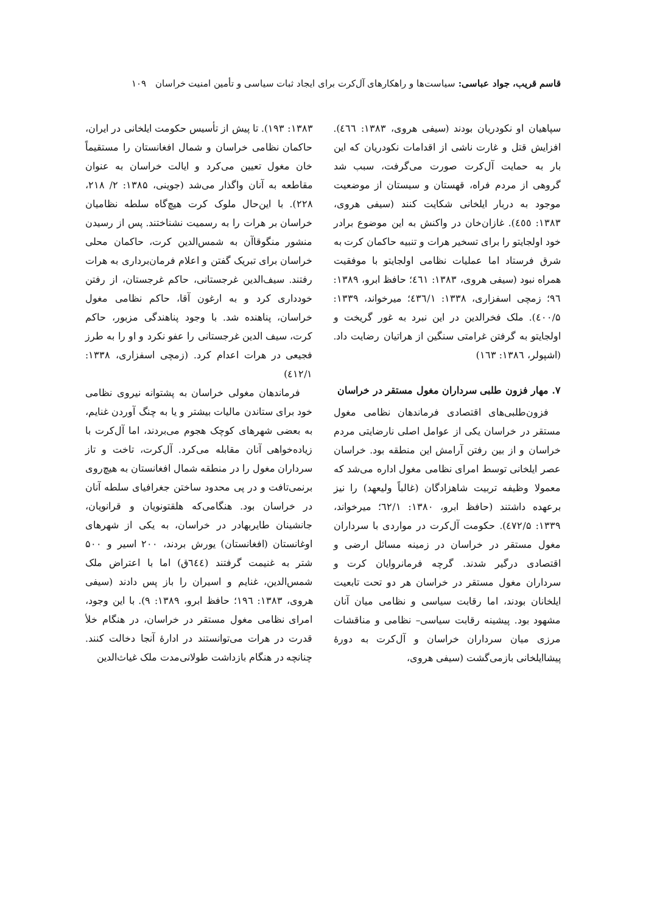قاسم قریب، جواد عباسی: سیاست‌ها و راهکارهای آل‌کرت برای ایجاد ثبات سیاسی و تأمین امنیت خراسان ۱۰۹
سپاهیان او نکودریان بودند (سیفی هروی، ۱۳۸۳: ٤٦٦). افزایش قتل و غارت ناشی از اقدامات نکودریان که این بار به حمایت آل‌کرت صورت می‌گرفت، سبب شد گروهی از مردم فراه، قهستان و سیستان از موضعیت موجود به دربار ایلخانی شکایت کنند (سیفی هروی، ۱۳۸۳: ٤٥٥). غازان‌خان در واکنش به این موضوع برادر خود اولجایتو را برای تسخیر هرات و تنبیه حاکمان کرت به شرق فرستاد اما عملیات نظامی اولجایتو با موفقیت همراه نبود (سیفی هروی، ۱۳۸۳: ٤٦١؛ حافظ ابرو، ۱۳۸۹: ۹٦؛ زمچی اسفزاری، ۱۳۳۸: ٤۳٦/۱؛ میرخواند، ۱۳۳۹: ٤۰۰/۵). ملک فخرالدین در این نبرد به غور گریخت و اولجایتو به گرفتن غرامتی سنگین از هراتیان رضایت داد. (اشپولر، ۱۳۸٦: ۱٦۳)
۷. مهار فزون طلبی سرداران مغول مستقر در خراسان
فزون‌طلبی‌های اقتصادی فرماندهان نظامی مغول مستقر در خراسان یکی از عوامل اصلی نارضایتی مردم خراسان و از بین رفتن آرامش این منطقه بود. خراسان عصر ایلخانی توسط امرای نظامی مغول اداره می‌شد که معمولا وظیفه تربیت شاهزادگان (غالباً ولیعهد) را نیز برعهده داشتند (حافظ ابرو، ۱۳۸۰: ٦۲/۱؛ میرخواند، ۱۳۳۹: ٤۷۲/۵). حکومت آل‌کرت در مواردی با سرداران مغول مستقر در خراسان در زمینه مسائل ارضی و اقتصادی درگیر شدند. گرچه فرمانروایان کرت و سرداران مغول مستقر در خراسان هر دو تحت تابعیت ایلخانان بودند، اما رقابت سیاسی و نظامی میان آنان مشهود بود. پیشینه رقابت سیاسی– نظامی و مناقشات مرزی میان سرداران خراسان و آل‌کرت به دورهٔ پیشاایلخانی بازمی‌گشت (سیفی هروی،
۱۳۸۳: ۱۹۳). تا پیش از تأسیس حکومت ایلخانی در ایران، حاکمان نظامی خراسان و شمال افغانستان را مستقیماً خان مغول تعیین می‌کرد و ایالت خراسان به عنوان مقاطعه به آنان واگذار می‌شد (جوینی، ۱۳۸۵: ۲/ ۲۱۸، ۲۲۸). با این‌حال ملوک کرت هیچ‌گاه سلطه نظامیان خراسان بر هرات را به رسمیت نشناختند. پس از رسیدن منشور منگوقاآن به شمس‌الدین کرت، حاکمان محلی خراسان برای تبریک گفتن و اعلام فرمان‌برداری به هرات رفتند. سیف‌الدین غرجستانی، حاکم غرجستان، از رفتن خودداری کرد و به ارغون آقا، حاکم نظامی مغول خراسان، پناهنده شد. با وجود پناهندگی مزبور، حاکم کرت، سیف الدین غرجستانی را عفو نکرد و او را به طرز فجیعی در هرات اعدام کرد. (زمچی اسفزاری، ۱۳۳۸: ٤۱۲/۱)
فرماندهان مغولی خراسان به پشتوانه نیروی نظامی خود برای ستاندن مالیات بیشتر و یا به چنگ آوردن غنایم، به بعضی شهرهای کوچک هجوم می‌بردند، اما آل‌کرت با زیاده‌خواهی آنان مقابله می‌کرد. آل‌کرت، تاخت و تاز سرداران مغول را در منطقه شمال افغانستان به هیچ‌روی برنمی‌تافت و در پی محدود ساختن جغرافیای سلطه آنان در خراسان بود. هنگامی‌که هلقتونویان و قرانویان، جانشینان طایربهادر در خراسان، به یکی از شهرهای اوغانستان (افغانستان) یورش بردند، ۲۰۰ اسیر و ۵۰۰ شتر به غنیمت گرفتند (٦٤٤ق) اما با اعتراض ملک شمس‌الدین، غنایم و اسیران را باز پس دادند (سیفی هروی، ۱۳۸۳: ۱۹٦؛ حافظ ابرو، ۱۳۸۹: ۹). با این وجود، امرای نظامی مغول مستقر در خراسان، در هنگام خلأ قدرت در هرات می‌توانستند در ادارهٔ آنجا دخالت کنند. چنانچه در هنگام بازداشت طولانی‌مدت ملک غیاث‌الدین